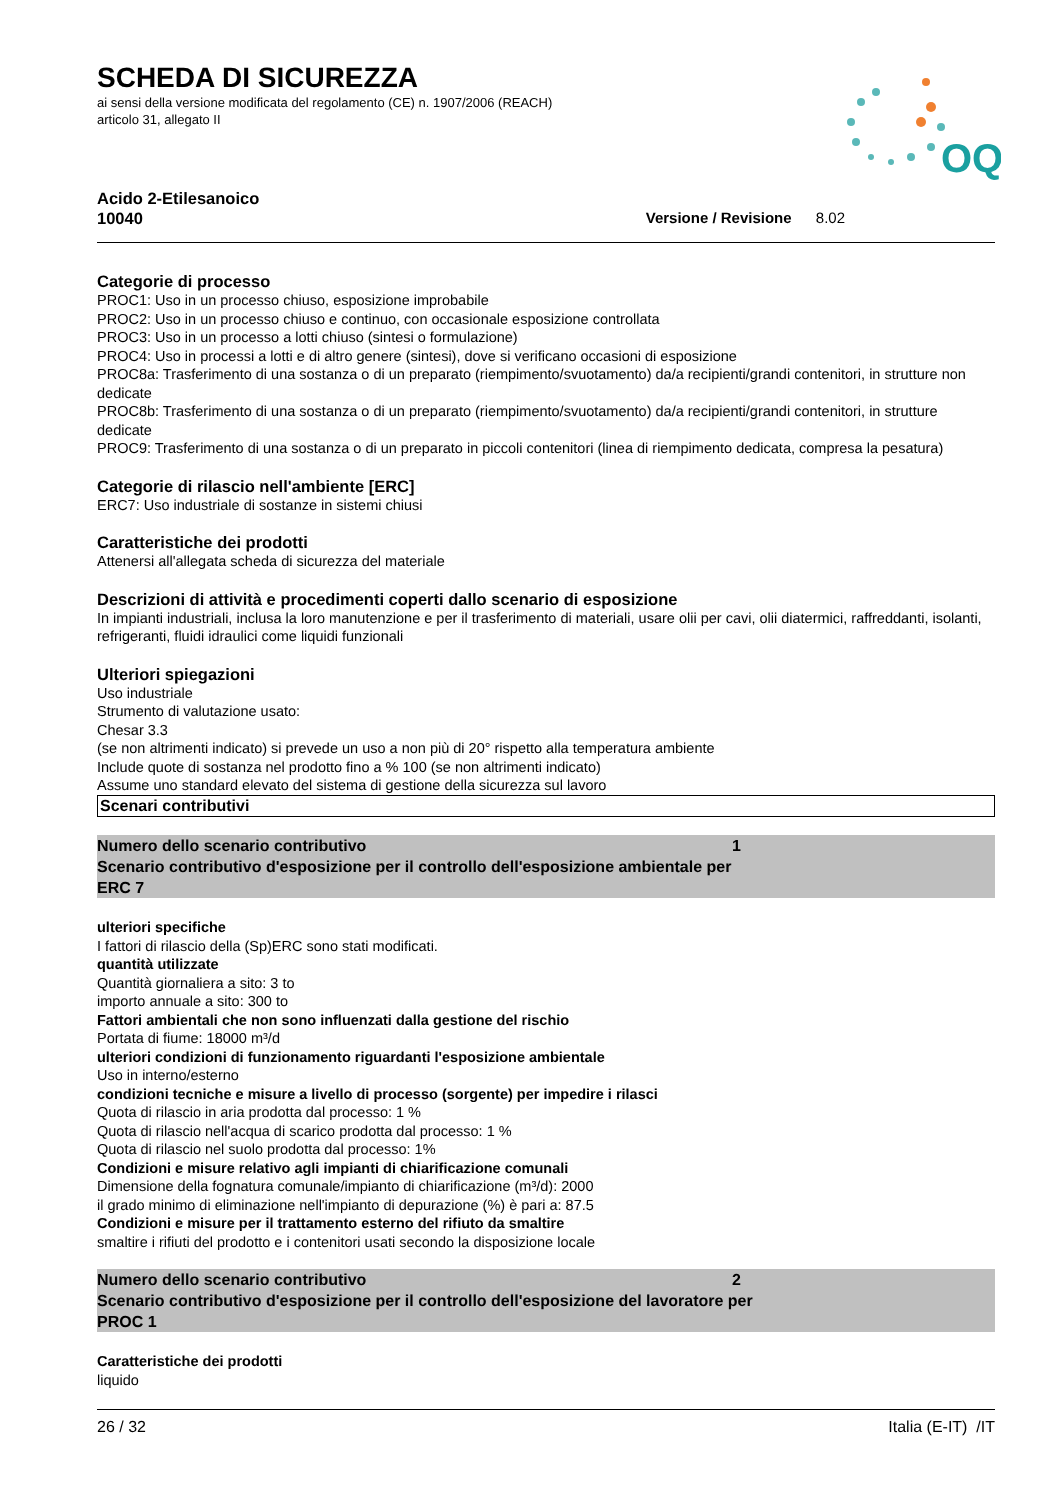OQ
SCHEDA DI SICUREZZA
ai sensi della versione modificata del regolamento (CE) n. 1907/2006 (REACH)
articolo 31, allegato II
Acido 2-Etilesanoico
10040
Versione / Revisione 8.02
Categorie di processo
PROC1: Uso in un processo chiuso, esposizione improbabile
PROC2: Uso in un processo chiuso e continuo, con occasionale esposizione controllata
PROC3: Uso in un processo a lotti chiuso (sintesi o formulazione)
PROC4: Uso in processi a lotti e di altro genere (sintesi), dove si verificano occasioni di esposizione
PROC8a: Trasferimento di una sostanza o di un preparato (riempimento/svuotamento) da/a recipienti/grandi contenitori, in strutture non dedicate
PROC8b: Trasferimento di una sostanza o di un preparato (riempimento/svuotamento) da/a recipienti/grandi contenitori, in strutture dedicate
PROC9: Trasferimento di una sostanza o di un preparato in piccoli contenitori (linea di riempimento dedicata, compresa la pesatura)
Categorie di rilascio nell'ambiente [ERC]
ERC7: Uso industriale di sostanze in sistemi chiusi
Caratteristiche dei prodotti
Attenersi all'allegata scheda di sicurezza del materiale
Descrizioni di attività e procedimenti coperti dallo scenario di esposizione
In impianti industriali, inclusa la loro manutenzione e per il trasferimento di materiali, usare olii per cavi, olii diatermici, raffreddanti, isolanti, refrigeranti, fluidi idraulici come liquidi funzionali
Ulteriori spiegazioni
Uso industriale
Strumento di valutazione usato:
Chesar 3.3
(se non altrimenti indicato) si prevede un uso a non più di 20° rispetto alla temperatura ambiente
Include quote di sostanza nel prodotto fino a % 100 (se non altrimenti indicato)
Assume uno standard elevato del sistema di gestione della sicurezza sul lavoro
Scenari contributivi
Numero dello scenario contributivo 1
Scenario contributivo d'esposizione per il controllo dell'esposizione ambientale per
ERC 7
ulteriori specifiche
I fattori di rilascio della (Sp)ERC sono stati modificati.
quantità utilizzate
Quantità giornaliera a sito: 3 to
importo annuale a sito: 300 to
Fattori ambientali che non sono influenzati dalla gestione del rischio
Portata di fiume: 18000 m³/d
ulteriori condizioni di funzionamento riguardanti l'esposizione ambientale
Uso in interno/esterno
condizioni tecniche e misure a livello di processo (sorgente) per impedire i rilasci
Quota di rilascio in aria prodotta dal processo: 1 %
Quota di rilascio nell'acqua di scarico prodotta dal processo: 1 %
Quota di rilascio nel suolo prodotta dal processo: 1%
Condizioni e misure relativo agli impianti di chiarificazione comunali
Dimensione della fognatura comunale/impianto di chiarificazione (m³/d): 2000
il grado minimo di eliminazione nell'impianto di depurazione (%) è pari a: 87.5
Condizioni e misure per il trattamento esterno del rifiuto da smaltire
smaltire i rifiuti del prodotto e i contenitori usati secondo la disposizione locale
Numero dello scenario contributivo 2
Scenario contributivo d'esposizione per il controllo dell'esposizione del lavoratore per
PROC 1
Caratteristiche dei prodotti
liquido
26 / 32 Italia (E-IT) /IT